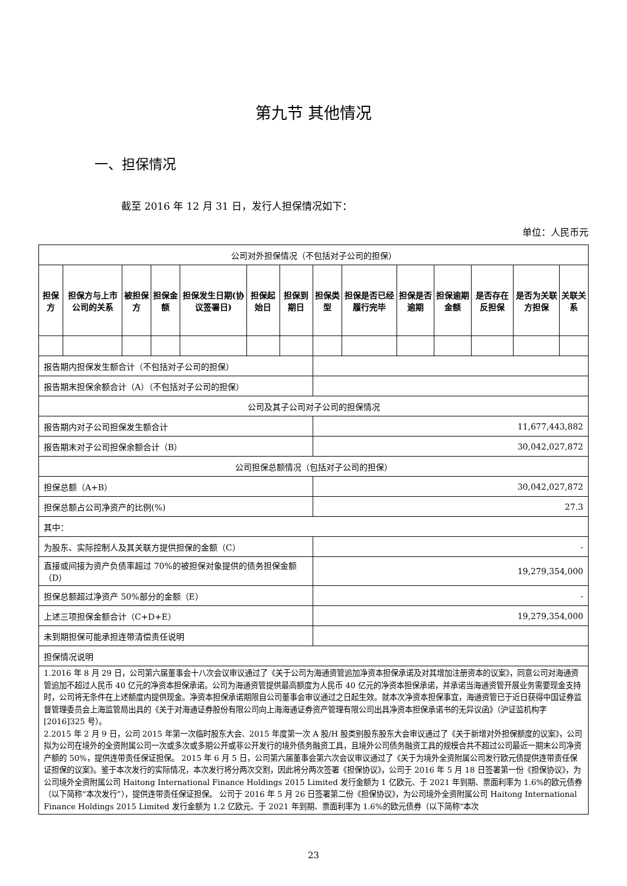第九节 其他情况
一、担保情况
截至 2016 年 12 月 31 日，发行人担保情况如下：
单位：人民币元
| 公司对外担保情况（不包括对子公司的担保） | | | | | | | | | | | | | |
| 担保方 | 担保方与上市公司的关系 | 被担保方 | 担保金额 | 担保发生日期(协议签署日) | 担保起始日 | 担保到期日 | 担保类型 | 担保是否已经履行完毕 | 担保是否逾期 | 担保逾期金额 | 是否存在反担保 | 是否为关联方担保 | 关联关系 |
| 报告期内担保发生额合计（不包括对子公司的担保） | | | | | | | | | | | | | |
| 报告期末担保余额合计（A）（不包括对子公司的担保） | | | | | | | | | | | | | |
| 公司及其子公司对子公司的担保情况 | | | | | | | | | | | | | |
| 报告期内对子公司担保发生额合计 | | | | | | | 11,677,443,882 | | | | | | |
| 报告期末对子公司担保余额合计（B） | | | | | | | 30,042,027,872 | | | | | | |
| 公司担保总额情况（包括对子公司的担保） | | | | | | | | | | | | | |
| 担保总额（A+B） | | | | | | | 30,042,027,872 | | | | | | |
| 担保总额占公司净资产的比例(%) | | | | | | | 27.3 | | | | | | |
| 其中： | | | | | | | | | | | | | |
| 为股东、实际控制人及其关联方提供担保的金额（C） | | | | | | | - | | | | | | |
| 直接或间接为资产负债率超过 70%的被担保对象提供的债务担保金额（D） | | | | | | | 19,279,354,000 | | | | | | |
| 担保总额超过净资产 50%部分的金额（E） | | | | | | | - | | | | | | |
| 上述三项担保金额合计（C+D+E） | | | | | | | 19,279,354,000 | | | | | | |
| 未到期担保可能承担连带清偿责任说明 | | | | | | | | | | | | | |
| 担保情况说明 | | | | | | | | | | | | | |
| 1.2016 年 8 月 29 日，公司第六届董事会十八次会议审议通过了《关于公司为海通资管追加净资本担保承诺及对其增加注册资本的议案》，同意公司对海通资管追加不超过人民币 40 亿元的净资本担保承诺。公司为海通资管提供最高额度为人民币 40 亿元的净资本担保承诺，并承诺当海通资管开展业务需要现金支持时，公司将无条件在上述额度内提供现金。净资本担保承诺期限自公司董事会审议通过之日起生效。就本次净资本担保事宜，海通资管已于近日获得中国证券监督管理委员会上海监管局出具的《关于对海通证券股份有限公司向上海海通证券资产管理有限公司出具净资本担保承诺书的无异议函》（沪证监机构字[2016]325 号）。 2.2015 年 2 月 9 日，公司 2015 年第一次临时股东大会、2015 年度第一次 A 股/H 股类别股东股东大会审议通过了《关于新增对外担保额度的议案》，公司拟为公司在境外的全资附属公司一次或多次或多期公开或非公开发行的境外债务融资工具，且境外公司债务融资工具的规模合共不超过公司最近一期末公司净资产额的 50%，提供连带责任保证担保。 2015 年 6 月 5 日，公司第六届董事会第六次会议审议通过了《关于为境外全资附属公司发行欧元债提供连带责任保证担保的议案》。鉴于本次发行的实际情况，本次发行将分两次交割，因此将分两次签署《担保协议》，公司于 2016 年 5 月 18 日签署第一份《担保协议》，为公司境外全资附属公司 Haitong International Finance Holdings 2015 Limited 发行金额为 1 亿欧元、于 2021 年到期、票面利率为 1.6%的欧元债券（以下简称“本次发行”），提供连带责任保证担保。 公司于 2016 年 5 月 26 日签署第二份《担保协议》，为公司境外全资附属公司 Haitong International Finance Holdings 2015 Limited 发行金额为 1.2 亿欧元、于 2021 年到期、票面利率为 1.6%的欧元债券（以下简称“本次 | | | | | | | | | | | | | |
23